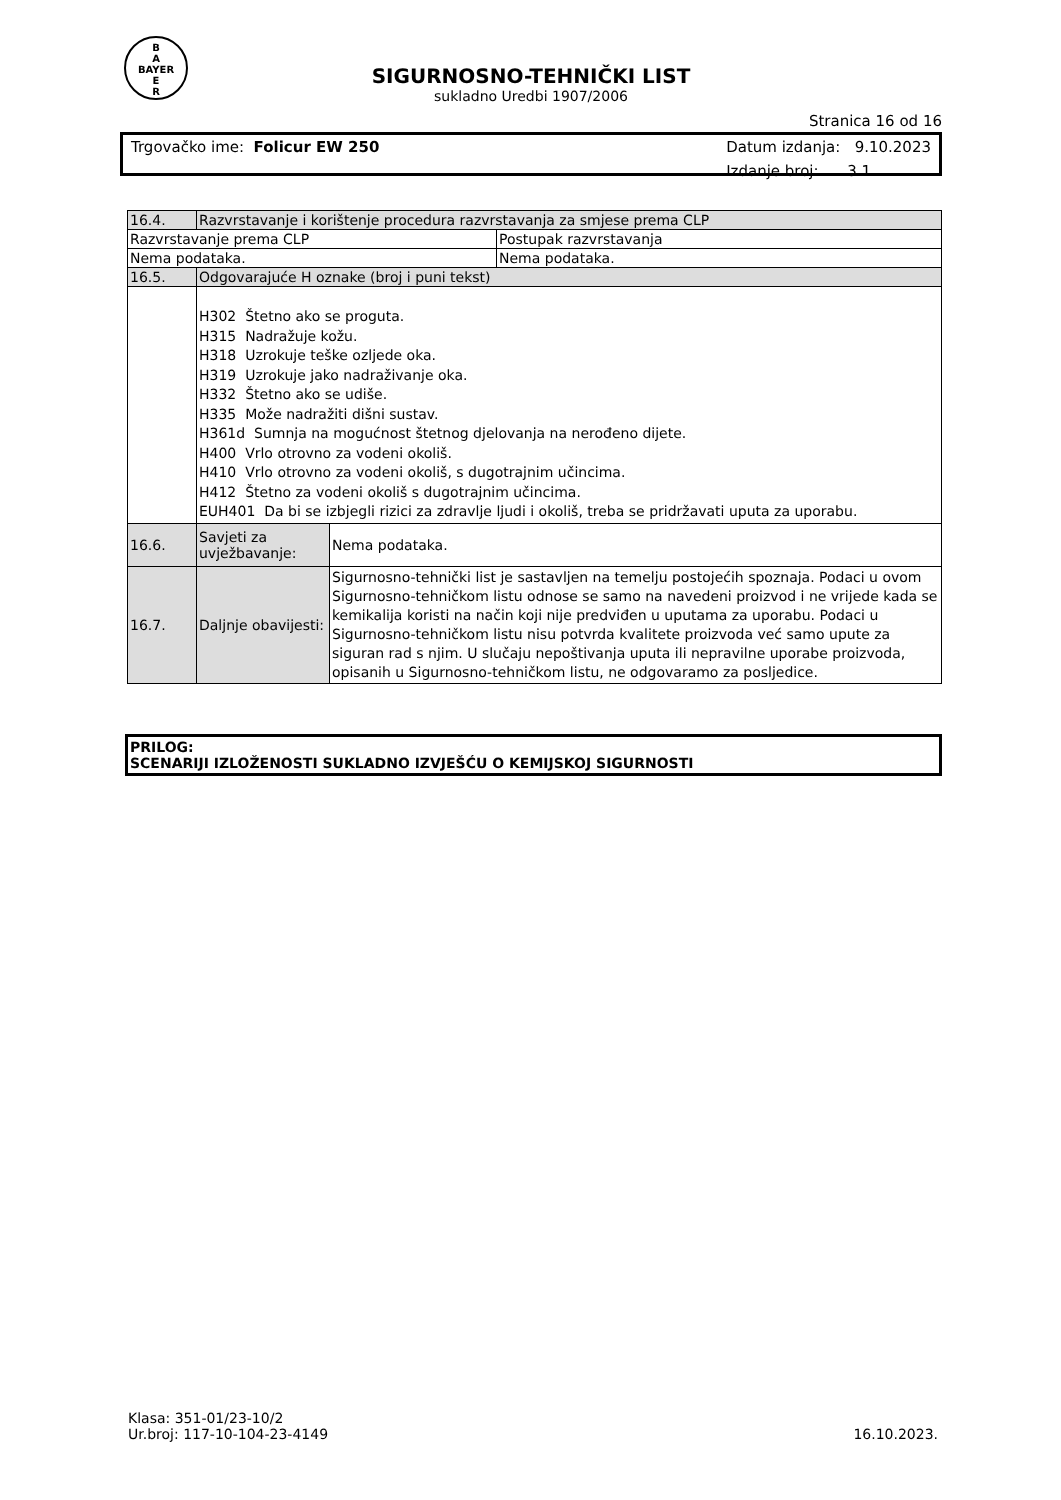B
A
BAYER
E
R
SIGURNOSNO-TEHNIČKI LIST
sukladno Uredbi 1907/2006
Stranica 16 od 16
Trgovačko ime: Folicur EW 250 Datum izdanja: 9.10.2023
Izdanje broj: 3.1
| 16.4. | Razvrstavanje i korištenje procedura razvrstavanja za smjese prema CLP | | |
| Razvrstavanje prema CLP | | | Postupak razvrstavanja |
| Nema podataka. | | | Nema podataka. |
| 16.5. | Odgovarajuće H oznake (broj i puni tekst) | | |
| | H302 Štetno ako se proguta. H315 Nadražuje kožu. H318 Uzrokuje teške ozljede oka. H319 Uzrokuje jako nadraživanje oka. H332 Štetno ako se udiše. H335 Može nadražiti dišni sustav. H361d Sumnja na mogućnost štetnog djelovanja na nerođeno dijete. H400 Vrlo otrovno za vodeni okoliš. H410 Vrlo otrovno za vodeni okoliš, s dugotrajnim učincima. H412 Štetno za vodeni okoliš s dugotrajnim učincima. EUH401 Da bi se izbjegli rizici za zdravlje ljudi i okoliš, treba se pridržavati uputa za uporabu. | | |
| 16.6. | Savjeti za uvježbavanje: | Nema podataka. | |
| 16.7. | Daljnje obavijesti: | Sigurnosno-tehnički list je sastavljen na temelju postojećih spoznaja. Podaci u ovom Sigurnosno-tehničkom listu odnose se samo na navedeni proizvod i ne vrijede kada se kemikalija koristi na način koji nije predviđen u uputama za uporabu. Podaci u Sigurnosno-tehničkom listu nisu potvrda kvalitete proizvoda već samo upute za siguran rad s njim. U slučaju nepoštivanja uputa ili nepravilne uporabe proizvoda, opisanih u Sigurnosno-tehničkom listu, ne odgovaramo za posljedice. | |
PRILOG:
SCENARIJI IZLOŽENOSTI SUKLADNO IZVJEŠĆU O KEMIJSKOJ SIGURNOSTI
Klasa: 351-01/23-10/2
Ur.broj: 117-10-104-23-4149
16.10.2023.